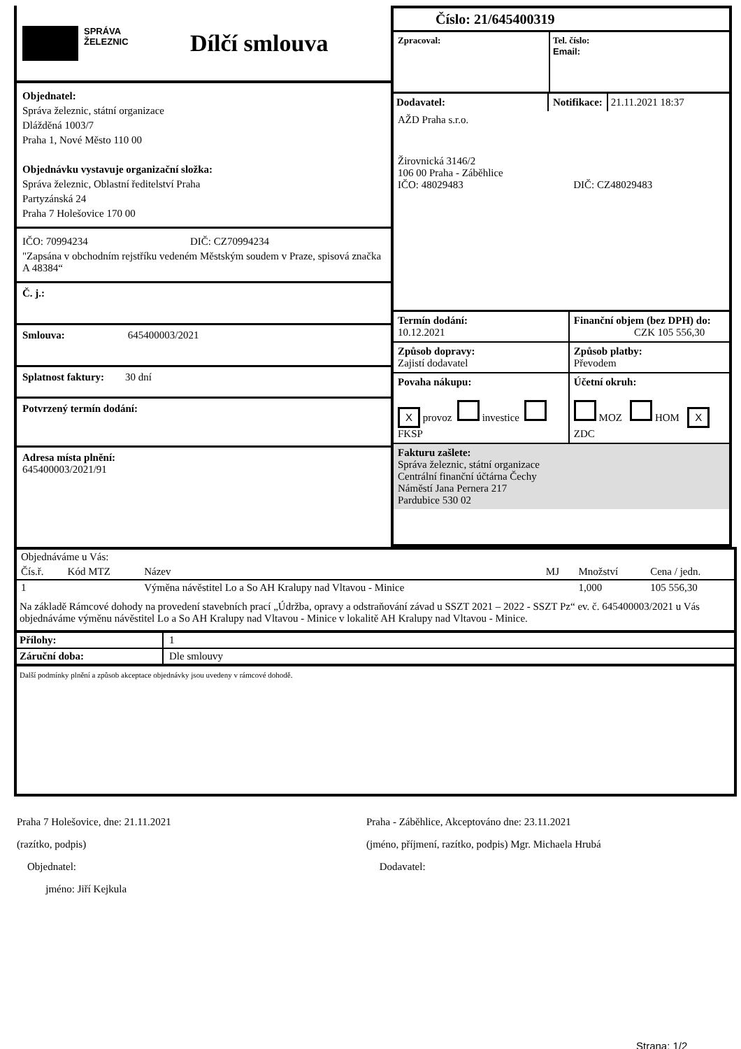SPRÁVA
ŽELEZNIC
Dílčí smlouva
Objednatel:
Správa železnic, státní organizace
Dlážděná 1003/7
Praha 1, Nové Město 110 00
Objednávku vystavuje organizační složka:
Správa železnic, Oblastní ředitelství Praha
Partyzánská 24
Praha 7 Holešovice 170 00
IČO: 70994234 DIČ: CZ70994234
"Zapsána v obchodním rejstříku vedeném Městským soudem v Praze, spisová značka A 48384“
Č. j.:
Smlouva: 645400003/2021
Splatnost faktury: 30 dní
Potvrzený termín dodání:
Adresa místa plnění:
645400003/2021/91
Číslo: 21/645400319
Zpracoval: Tel. číslo:
Email:
Dodavatel: Notifikace: 21.11.2021 18:37
AŽD Praha s.r.o.
Žirovnická 3146/2
106 00 Praha - Záběhlice
IČO: 48029483 DIČ: CZ48029483
| Termín dodání: 10.12.2021 | Finanční objem (bez DPH) do: CZK 105 556,30 |
| Způsob dopravy: Zajistí dodavatel | Způsob platby: Převodem |
| Povaha nákupu: X provoz investice FKSP | Účetní okruh: MOZ HOM X ZDC |
Fakturu zašlete:
Správa železnic, státní organizace
Centrální finanční účtárna Čechy
Náměstí Jana Pernera 217
Pardubice 530 02
| Objednáváme u Vás: | | | | | |
| Čís.ř. | Kód MTZ | Název | MJ | Množství | Cena / jedn. |
| 1 | | Výměna návěstitel Lo a So AH Kralupy nad Vltavou - Minice | | 1,000 | 105 556,30 |
Na základě Rámcové dohody na provedení stavebních prací „Údržba, opravy a odstraňování závad u SSZT 2021 – 2022 - SSZT Pz“ ev. č. 645400003/2021 u Vás objednáváme výměnu návěstitel Lo a So AH Kralupy nad Vltavou - Minice v lokalitě AH Kralupy nad Vltavou - Minice.
| Přílohy: | 1 |
| Záruční doba: | Dle smlouvy |
Další podmínky plnění a způsob akceptace objednávky jsou uvedeny v rámcové dohodě.
Praha 7 Holešovice, dne: 21.11.2021
(razítko, podpis)
Objednatel:
jméno: Jiří Kejkula
Praha - Záběhlice, Akceptováno dne: 23.11.2021
(jméno, příjmení, razítko, podpis) Mgr. Michaela Hrubá
Dodavatel:
Strana: 1/2